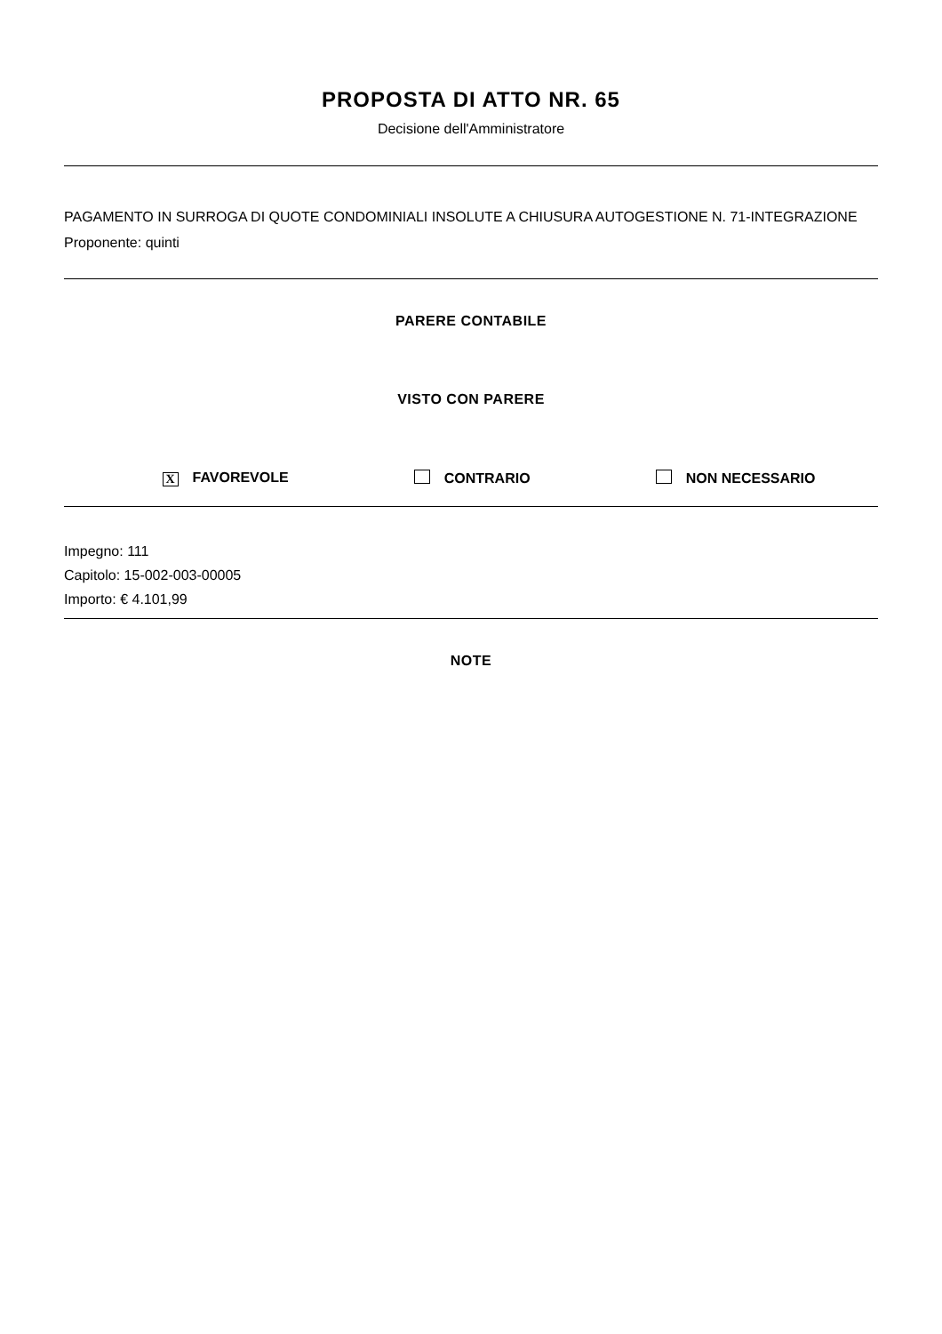PROPOSTA DI ATTO NR. 65
Decisione dell'Amministratore
PAGAMENTO IN SURROGA DI QUOTE CONDOMINIALI INSOLUTE A CHIUSURA AUTOGESTIONE N. 71-INTEGRAZIONE
Proponente: quinti
PARERE CONTABILE
VISTO CON PARERE
X FAVOREVOLE CONTRARIO NON NECESSARIO
Impegno: 111
Capitolo: 15-002-003-00005
Importo: € 4.101,99
NOTE